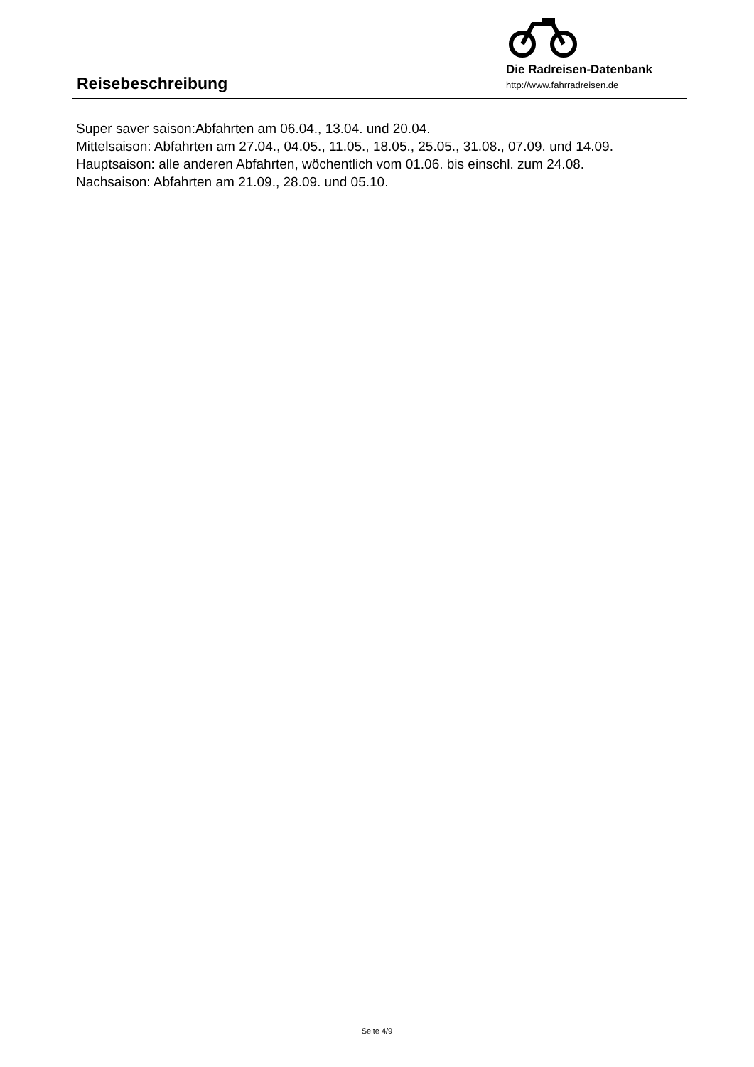Reisebeschreibung
Die Radreisen-Datenbank
http://www.fahrradreisen.de
Super saver saison:Abfahrten am 06.04., 13.04. und 20.04.
Mittelsaison: Abfahrten am 27.04., 04.05., 11.05., 18.05., 25.05., 31.08., 07.09. und 14.09.
Hauptsaison: alle anderen Abfahrten, wöchentlich vom 01.06. bis einschl. zum 24.08.
Nachsaison: Abfahrten am 21.09., 28.09. und 05.10.
Seite 4/9